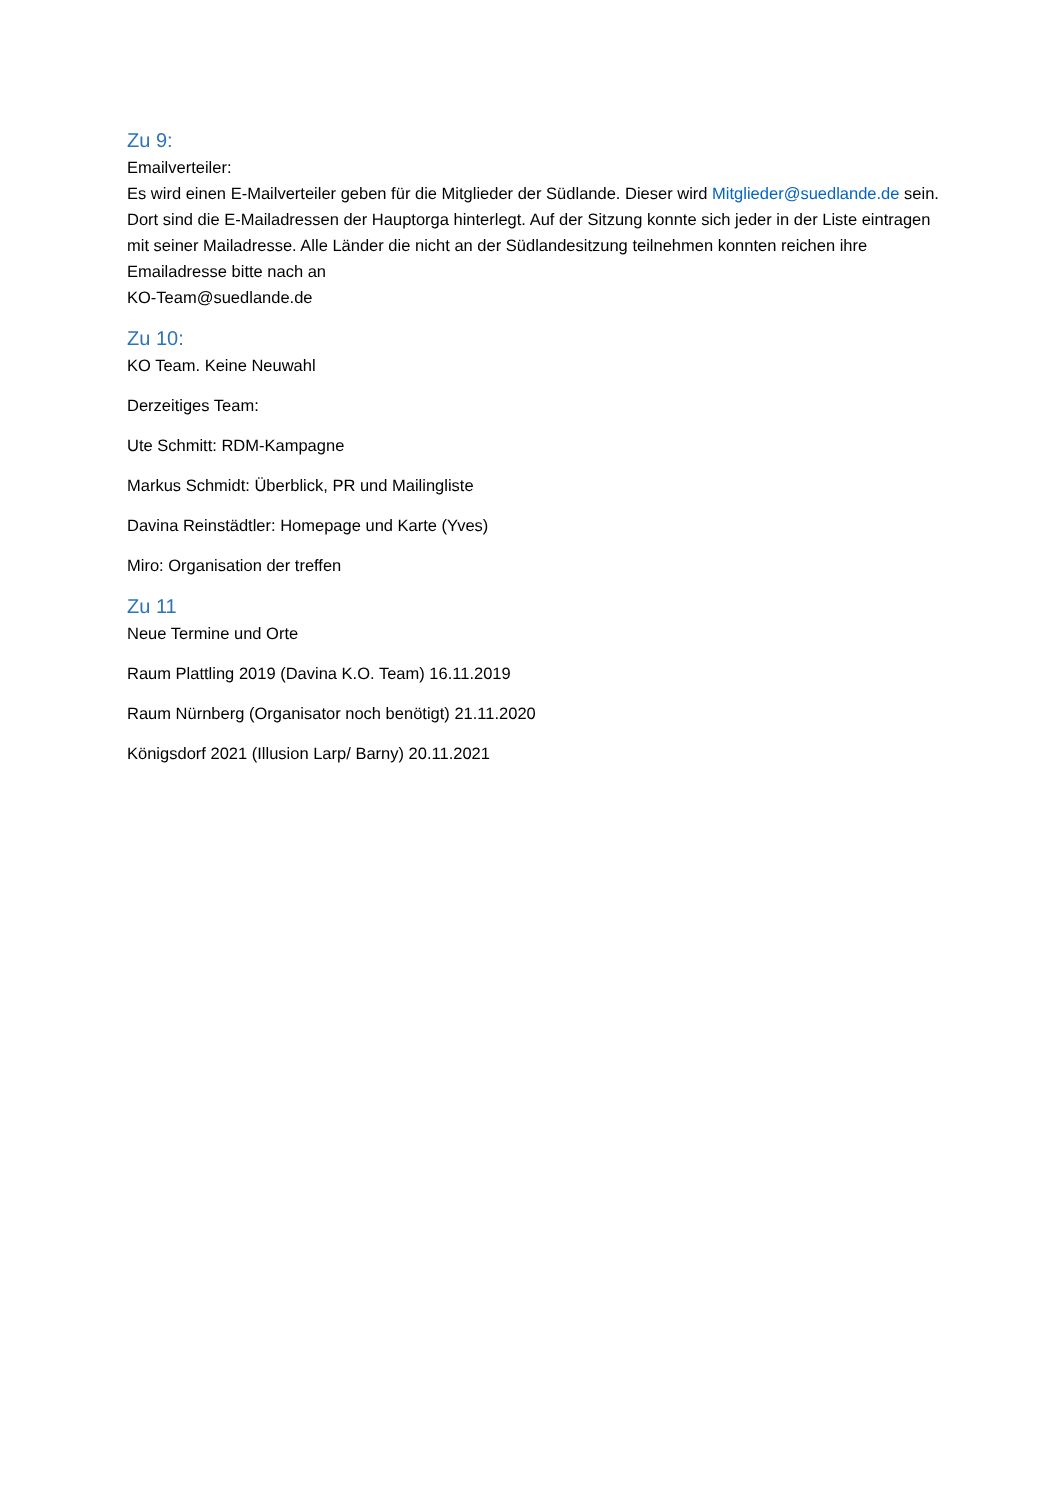Zu 9:
Emailverteiler:
Es wird einen E-Mailverteiler geben für die Mitglieder der Südlande. Dieser wird Mitglieder@suedlande.de sein. Dort sind die E-Mailadressen der Hauptorga hinterlegt. Auf der Sitzung konnte sich jeder in der Liste eintragen mit seiner Mailadresse. Alle Länder die nicht an der Südlandesitzung teilnehmen konnten reichen ihre Emailadresse bitte nach an
KO-Team@suedlande.de
Zu 10:
KO Team. Keine Neuwahl
Derzeitiges Team:
Ute Schmitt: RDM-Kampagne
Markus Schmidt: Überblick, PR und Mailingliste
Davina Reinstädtler: Homepage und Karte (Yves)
Miro: Organisation der treffen
Zu 11
Neue Termine und Orte
Raum Plattling 2019 (Davina K.O. Team) 16.11.2019
Raum Nürnberg (Organisator noch benötigt) 21.11.2020
Königsdorf 2021 (Illusion Larp/ Barny) 20.11.2021